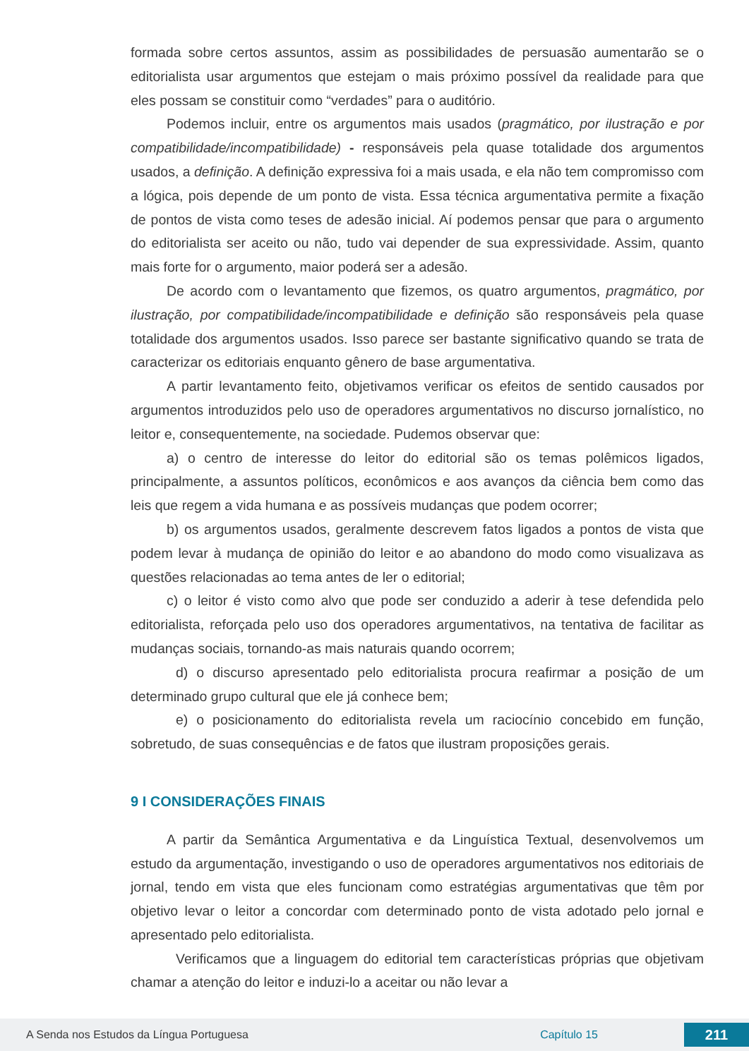formada sobre certos assuntos, assim as possibilidades de persuasão aumentarão se o editorialista usar argumentos que estejam o mais próximo possível da realidade para que eles possam se constituir como “verdades” para o auditório.
Podemos incluir, entre os argumentos mais usados (pragmático, por ilustração e por compatibilidade/incompatibilidade) - responsáveis pela quase totalidade dos argumentos usados, a definição. A definição expressiva foi a mais usada, e ela não tem compromisso com a lógica, pois depende de um ponto de vista. Essa técnica argumentativa permite a fixação de pontos de vista como teses de adesão inicial. Aí podemos pensar que para o argumento do editorialista ser aceito ou não, tudo vai depender de sua expressividade. Assim, quanto mais forte for o argumento, maior poderá ser a adesão.
De acordo com o levantamento que fizemos, os quatro argumentos, pragmático, por ilustração, por compatibilidade/incompatibilidade e definição são responsáveis pela quase totalidade dos argumentos usados. Isso parece ser bastante significativo quando se trata de caracterizar os editoriais enquanto gênero de base argumentativa.
A partir levantamento feito, objetivamos verificar os efeitos de sentido causados por argumentos introduzidos pelo uso de operadores argumentativos no discurso jornalístico, no leitor e, consequentemente, na sociedade. Pudemos observar que:
a) o centro de interesse do leitor do editorial são os temas polêmicos ligados, principalmente, a assuntos políticos, econômicos e aos avanços da ciência bem como das leis que regem a vida humana e as possíveis mudanças que podem ocorrer;
b) os argumentos usados, geralmente descrevem fatos ligados a pontos de vista que podem levar à mudança de opinião do leitor e ao abandono do modo como visualizava as questões relacionadas ao tema antes de ler o editorial;
c) o leitor é visto como alvo que pode ser conduzido a aderir à tese defendida pelo editorialista, reforçada pelo uso dos operadores argumentativos, na tentativa de facilitar as mudanças sociais, tornando-as mais naturais quando ocorrem;
d) o discurso apresentado pelo editorialista procura reafirmar a posição de um determinado grupo cultural que ele já conhece bem;
e) o posicionamento do editorialista revela um raciocínio concebido em função, sobretudo, de suas consequências e de fatos que ilustram proposições gerais.
9 I CONSIDERAÇÕES FINAIS
A partir da Semântica Argumentativa e da Linguística Textual, desenvolvemos um estudo da argumentação, investigando o uso de operadores argumentativos nos editoriais de jornal, tendo em vista que eles funcionam como estratégias argumentativas que têm por objetivo levar o leitor a concordar com determinado ponto de vista adotado pelo jornal e apresentado pelo editorialista.
Verificamos que a linguagem do editorial tem características próprias que objetivam chamar a atenção do leitor e induzi-lo a aceitar ou não levar a
A Senda nos Estudos da Língua Portuguesa Capítulo 15 211